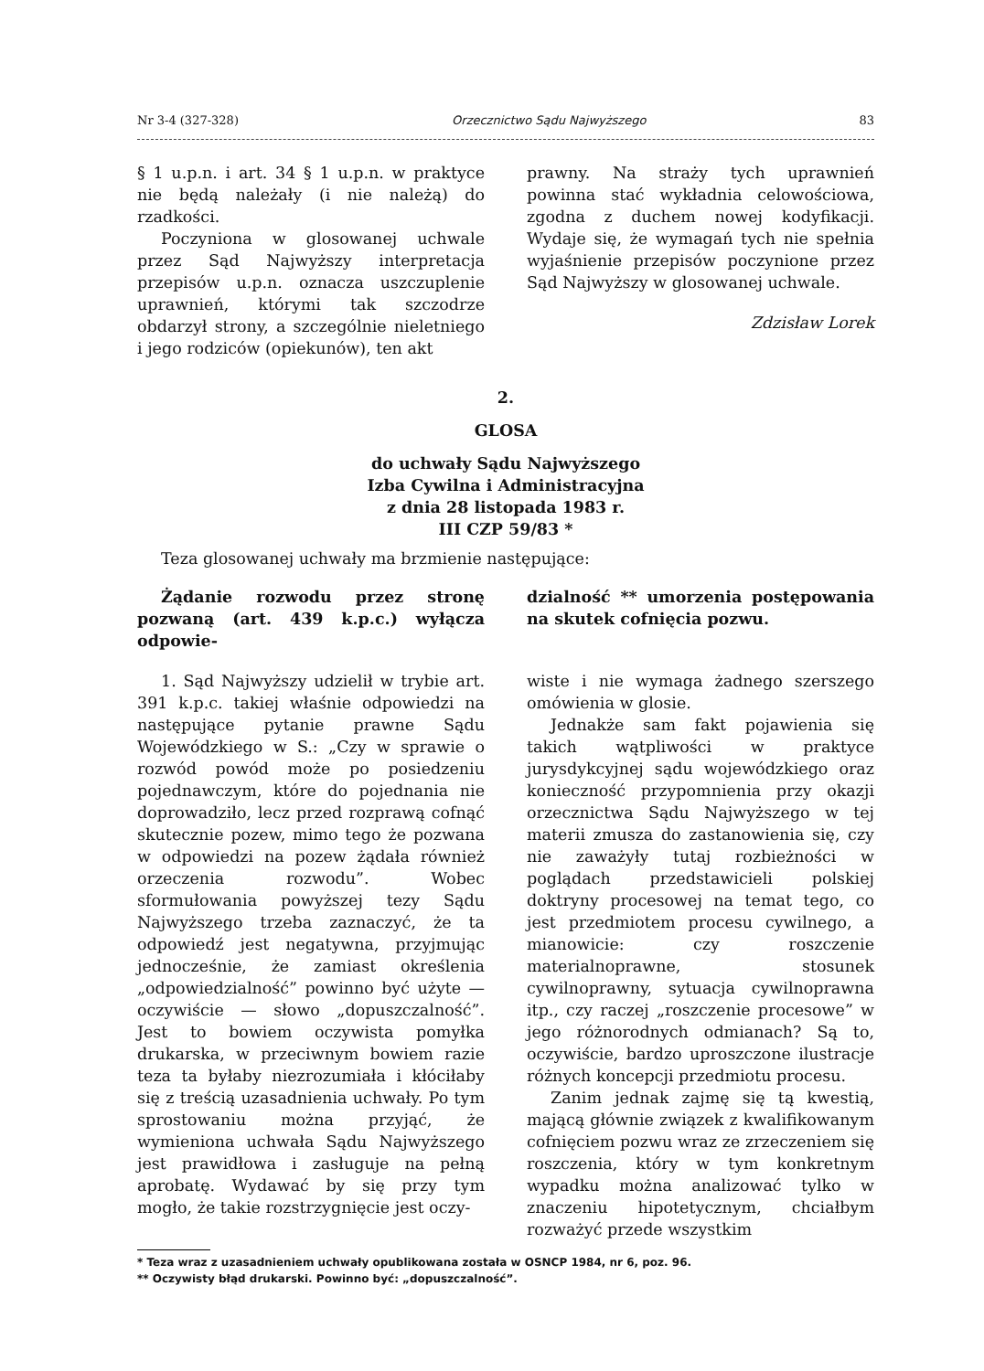Nr 3-4 (327-328) Orzecznictwo Sądu Najwyższego 83
§ 1 u.p.n. i art. 34 § 1 u.p.n. w praktyce nie będą należały (i nie należą) do rzadkości.
Poczyniona w glosowanej uchwale przez Sąd Najwyższy interpretacja przepisów u.p.n. oznacza uszczuplenie uprawnień, którymi tak szczodrze obdarzył strony, a szczególnie nieletniego i jego rodziców (opiekunów), ten akt
prawny. Na straży tych uprawnień powinna stać wykładnia celowościowa, zgodna z duchem nowej kodyfikacji. Wydaje się, że wymagań tych nie spełnia wyjaśnienie przepisów poczynione przez Sąd Najwyższy w glosowanej uchwale.
Zdzisław Lorek
2.
GLOSA
do uchwały Sądu Najwyższego
Izba Cywilna i Administracyjna
z dnia 28 listopada 1983 r.
III CZP 59/83 *
Teza glosowanej uchwały ma brzmienie następujące:
Żądanie rozwodu przez stronę pozwaną (art. 439 k.p.c.) wyłącza odpowie-
dzialność ** umorzenia postępowania na skutek cofnięcia pozwu.
1. Sąd Najwyższy udzielił w trybie art. 391 k.p.c. takiej właśnie odpowiedzi na następujące pytanie prawne Sądu Wojewódzkiego w S.: „Czy w sprawie o rozwód powód może po posiedzeniu pojednawczym, które do pojednania nie doprowadziło, lecz przed rozprawą cofnąć skutecznie pozew, mimo tego że pozwana w odpowiedzi na pozew żądała również orzeczenia rozwodu”. Wobec sformułowania powyższej tezy Sądu Najwyższego trzeba zaznaczyć, że ta odpowiedź jest negatywna, przyjmując jednocześnie, że zamiast określenia „odpowiedzialność” powinno być użyte — oczywiście — słowo „dopuszczalność”. Jest to bowiem oczywista pomyłka drukarska, w przeciwnym bowiem razie teza ta byłaby niezrozumiała i kłóciłaby się z treścią uzasadnienia uchwały. Po tym sprostowaniu można przyjąć, że wymieniona uchwała Sądu Najwyższego jest prawidłowa i zasługuje na pełną aprobatę. Wydawać by się przy tym mogło, że takie rozstrzygnięcie jest oczy-
wiste i nie wymaga żadnego szerszego omówienia w glosie.
Jednakże sam fakt pojawienia się takich wątpliwości w praktyce jurysdykcyjnej sądu wojewódzkiego oraz konieczność przypomnienia przy okazji orzecznictwa Sądu Najwyższego w tej materii zmusza do zastanowienia się, czy nie zaważyły tutaj rozbieżności w poglądach przedstawicieli polskiej doktryny procesowej na temat tego, co jest przedmiotem procesu cywilnego, a mianowicie: czy roszczenie materialnoprawne, stosunek cywilnoprawny, sytuacja cywilnoprawna itp., czy raczej „roszczenie procesowe” w jego różnorodnych odmianach? Są to, oczywiście, bardzo uproszczone ilustracje różnych koncepcji przedmiotu procesu.
Zanim jednak zajmę się tą kwestią, mającą głównie związek z kwalifikowanym cofnięciem pozwu wraz ze zrzeczeniem się roszczenia, który w tym konkretnym wypadku można analizować tylko w znaczeniu hipotetycznym, chciałbym rozważyć przede wszystkim
* Teza wraz z uzasadnieniem uchwały opublikowana została w OSNCP 1984, nr 6, poz. 96.
** Oczywisty błąd drukarski. Powinno być: „dopuszczalność”.